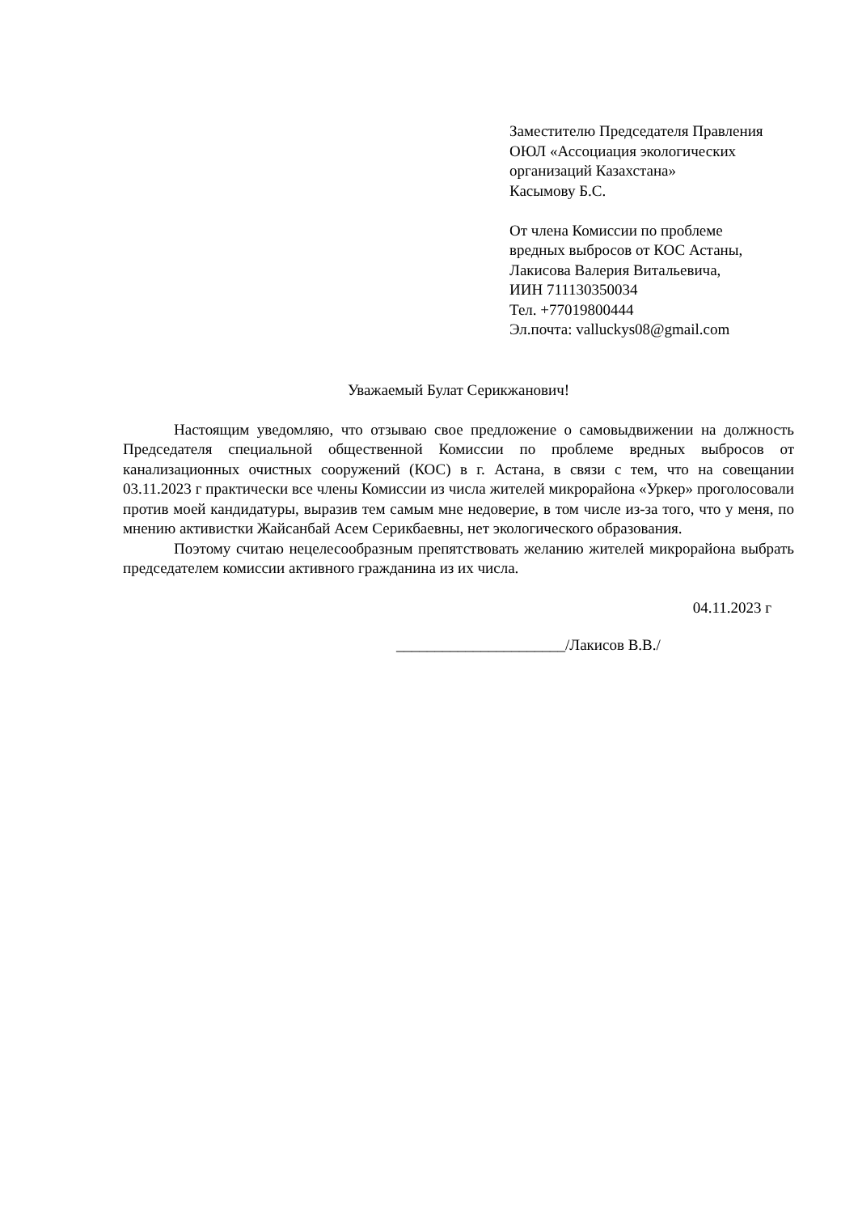Заместителю Председателя Правления
ОЮЛ «Ассоциация экологических
организаций Казахстана»
Касымову Б.С.
От члена Комиссии по проблеме
вредных выбросов от КОС Астаны,
Лакисова Валерия Витальевича,
ИИН 711130350034
Тел. +77019800444
Эл.почта: valluckys08@gmail.com
Уважаемый Булат Серикжанович!
Настоящим уведомляю, что отзываю свое предложение о самовыдвижении на должность Председателя специальной общественной Комиссии по проблеме вредных выбросов от канализационных очистных сооружений (КОС) в г. Астана, в связи с тем, что на совещании 03.11.2023 г практически все члены Комиссии из числа жителей микрорайона «Уркер» проголосовали против моей кандидатуры, выразив тем самым мне недоверие, в том числе из-за того, что у меня, по мнению активистки Жайсанбай Асем Серикбаевны, нет экологического образования.
Поэтому считаю нецелесообразным препятствовать желанию жителей микрорайона выбрать председателем комиссии активного гражданина из их числа.
04.11.2023 г
______________________/Лакисов В.В./